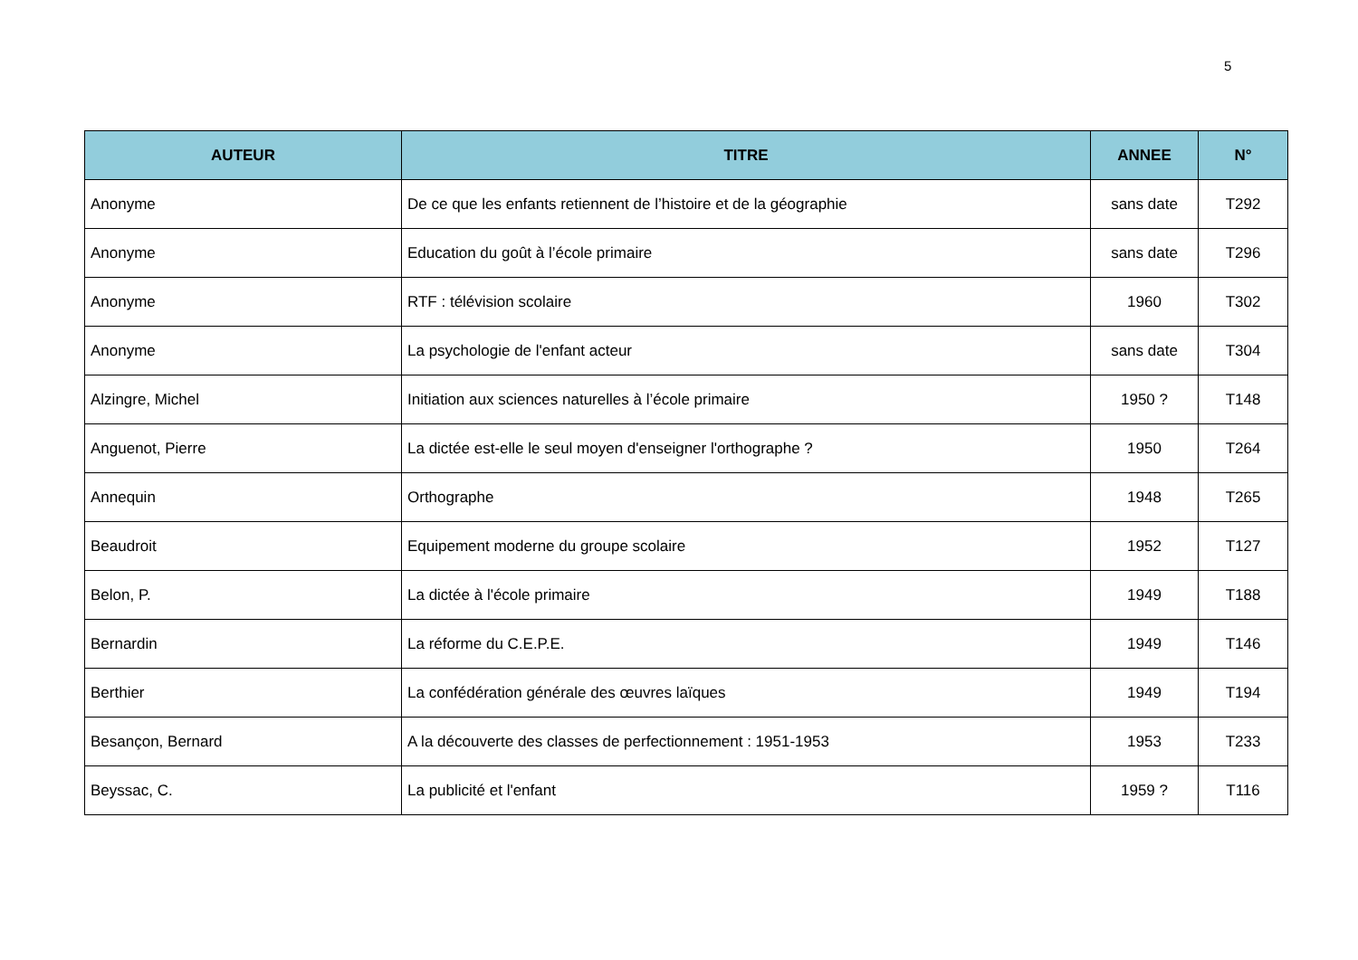5
| AUTEUR | TITRE | ANNEE | N° |
| --- | --- | --- | --- |
| Anonyme | De ce que les enfants retiennent de l’histoire et de la géographie | sans date | T292 |
| Anonyme | Education du goût à l’école primaire | sans date | T296 |
| Anonyme | RTF : télévision scolaire | 1960 | T302 |
| Anonyme | La psychologie de l'enfant acteur | sans date | T304 |
| Alzingre, Michel | Initiation aux sciences naturelles à l’école primaire | 1950 ? | T148 |
| Anguenot, Pierre | La dictée est-elle le seul moyen d'enseigner l'orthographe ? | 1950 | T264 |
| Annequin | Orthographe | 1948 | T265 |
| Beaudroit | Equipement moderne du groupe scolaire | 1952 | T127 |
| Belon, P. | La dictée à l'école primaire | 1949 | T188 |
| Bernardin | La réforme du C.E.P.E. | 1949 | T146 |
| Berthier | La confédération générale des œuvres laïques | 1949 | T194 |
| Besançon, Bernard | A la découverte des classes de perfectionnement : 1951-1953 | 1953 | T233 |
| Beyssac, C. | La publicité et l'enfant | 1959 ? | T116 |